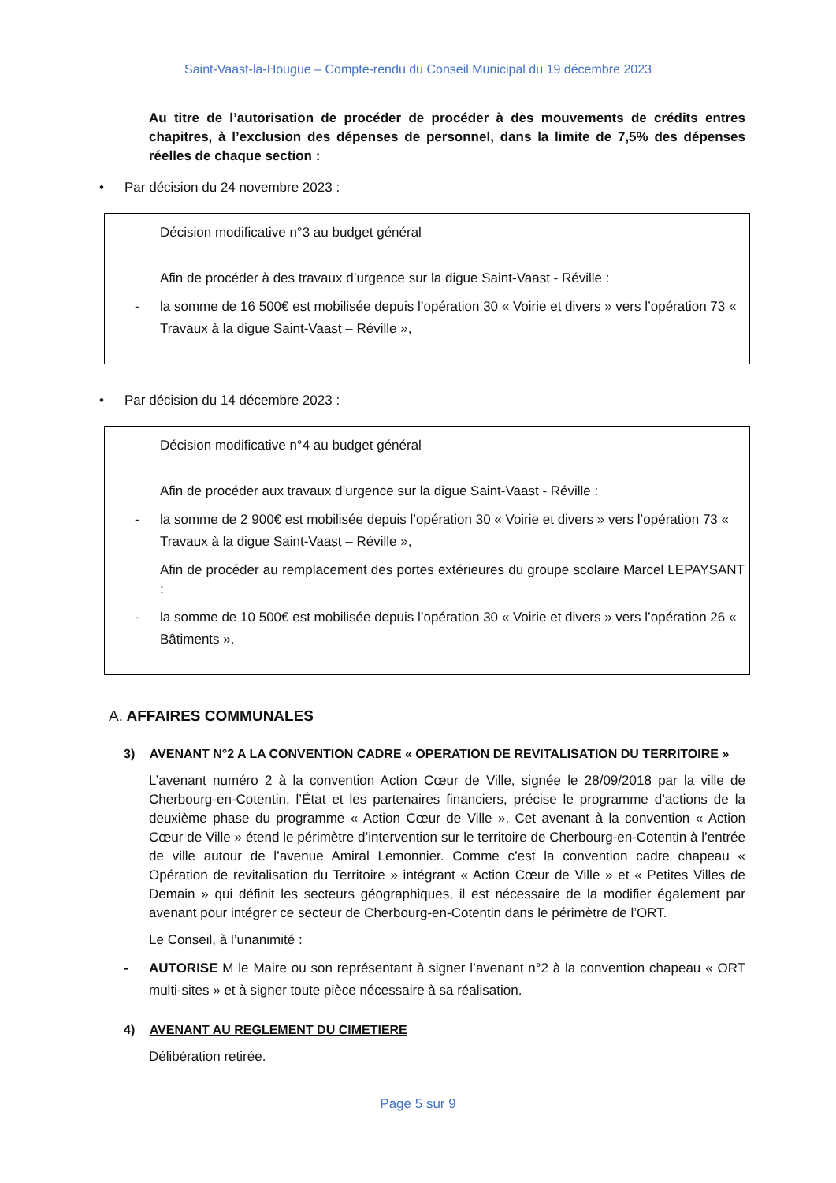Saint-Vaast-la-Hougue – Compte-rendu du Conseil Municipal du 19 décembre 2023
Au titre de l’autorisation de procéder de procéder à des mouvements de crédits entres chapitres, à l’exclusion des dépenses de personnel, dans la limite de 7,5% des dépenses réelles de chaque section :
• Par décision du 24 novembre 2023 :
Décision modificative n°3 au budget général
Afin de procéder à des travaux d’urgence sur la digue Saint-Vaast - Réville :
- la somme de 16 500€ est mobilisée depuis l’opération 30 « Voirie et divers » vers l’opération 73 « Travaux à la digue Saint-Vaast – Réville »,
• Par décision du 14 décembre 2023 :
Décision modificative n°4 au budget général
Afin de procéder aux travaux d’urgence sur la digue Saint-Vaast - Réville :
- la somme de 2 900€ est mobilisée depuis l’opération 30 « Voirie et divers » vers l’opération 73 « Travaux à la digue Saint-Vaast – Réville »,
Afin de procéder au remplacement des portes extérieures du groupe scolaire Marcel LEPAYSANT :
- la somme de 10 500€ est mobilisée depuis l’opération 30 « Voirie et divers » vers l’opération 26 « Bâtiments ».
A. AFFAIRES COMMUNALES
3) AVENANT N°2 A LA CONVENTION CADRE « OPERATION DE REVITALISATION DU TERRITOIRE »
L’avenant numéro 2 à la convention Action Cœur de Ville, signée le 28/09/2018 par la ville de Cherbourg-en-Cotentin, l’État et les partenaires financiers, précise le programme d’actions de la deuxième phase du programme « Action Cœur de Ville ». Cet avenant à la convention « Action Cœur de Ville » étend le périmètre d’intervention sur le territoire de Cherbourg-en-Cotentin à l’entrée de ville autour de l’avenue Amiral Lemonnier. Comme c’est la convention cadre chapeau « Opération de revitalisation du Territoire » intégrant « Action Cœur de Ville » et « Petites Villes de Demain » qui définit les secteurs géographiques, il est nécessaire de la modifier également par avenant pour intégrer ce secteur de Cherbourg-en-Cotentin dans le périmètre de l’ORT.
Le Conseil, à l’unanimité :
- AUTORISE M le Maire ou son représentant à signer l’avenant n°2 à la convention chapeau « ORT multi-sites » et à signer toute pièce nécessaire à sa réalisation.
4) AVENANT AU REGLEMENT DU CIMETIERE
Délibération retirée.
Page 5 sur 9